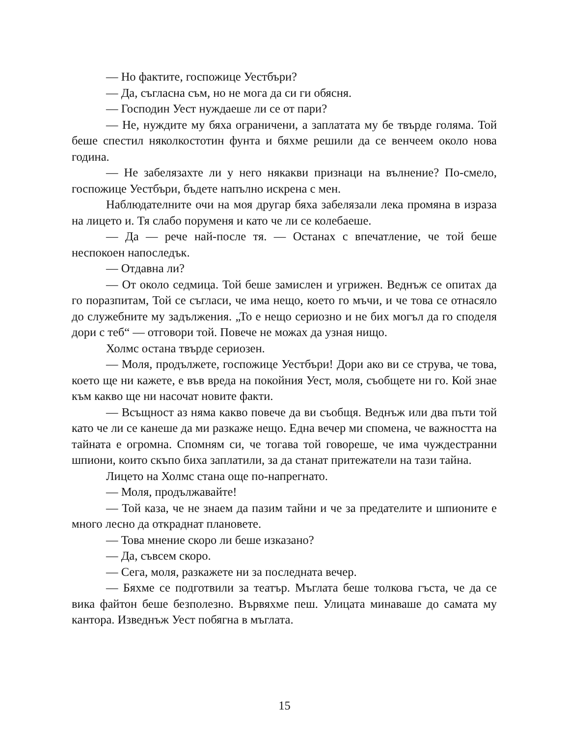— Но фактите, госпожице Уестбъри?
— Да, съгласна съм, но не мога да си ги обясня.
— Господин Уест нуждаеше ли се от пари?
— Не, нуждите му бяха ограничени, а заплатата му бе твърде голяма. Той беше спестил няколкостотин фунта и бяхме решили да се венчеем около нова година.
— Не забелязахте ли у него някакви признаци на вълнение? По-смело, госпожице Уестбъри, бъдете напълно искрена с мен.
Наблюдателните очи на моя другар бяха забелязали лека промяна в израза на лицето и. Тя слабо поруменя и като че ли се колебаеше.
— Да — рече най-после тя. — Останах с впечатление, че той беше неспокоен напоследък.
— Отдавна ли?
— От около седмица. Той беше замислен и угрижен. Веднъж се опитах да го поразпитам, Той се съгласи, че има нещо, което го мъчи, и че това се отнасяло до служебните му задължения. „То е нещо сериозно и не бих могъл да го споделя дори с теб“ — отговори той. Повече не можах да узная нищо.
Холмс остана твърде сериозен.
— Моля, продължете, госпожице Уестбъри! Дори ако ви се струва, че това, което ще ни кажете, е във вреда на покойния Уест, моля, съобщете ни го. Кой знае към какво ще ни насочат новите факти.
— Всъщност аз няма какво повече да ви съобщя. Веднъж или два пъти той като че ли се канеше да ми разкаже нещо. Една вечер ми спомена, че важността на тайната е огромна. Спомням си, че тогава той говореше, че има чуждестранни шпиони, които скъпо биха заплатили, за да станат притежатели на тази тайна.
Лицето на Холмс стана още по-напрегнато.
— Моля, продължавайте!
— Той каза, че не знаем да пазим тайни и че за предателите и шпионите е много лесно да откраднат плановете.
— Това мнение скоро ли беше изказано?
— Да, съвсем скоро.
— Сега, моля, разкажете ни за последната вечер.
— Бяхме се подготвили за театър. Мъглата беше толкова гъста, че да се вика файтон беше безполезно. Вървяхме пеш. Улицата минаваше до самата му кантора. Изведнъж Уест побягна в мъглата.
15